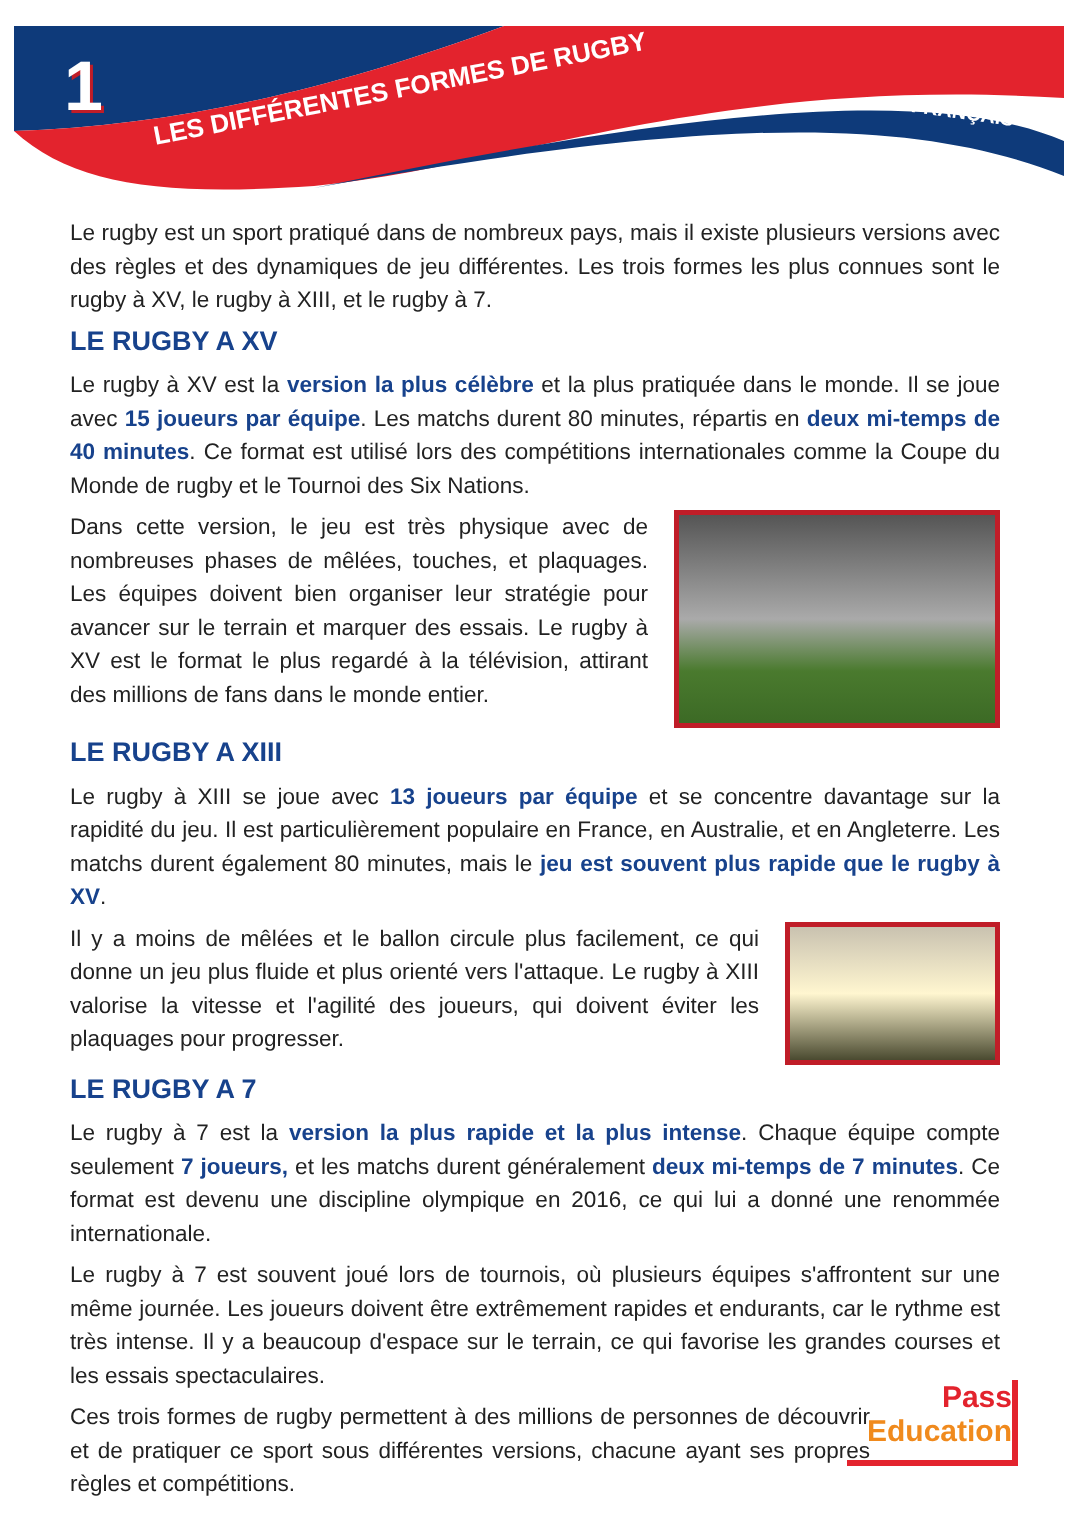1
LES DIFFÉRENTES FORMES DE RUGBY
FRANÇAIS
Le rugby est un sport pratiqué dans de nombreux pays, mais il existe plusieurs versions avec des règles et des dynamiques de jeu différentes. Les trois formes les plus connues sont le rugby à XV, le rugby à XIII, et le rugby à 7.
LE RUGBY A XV
Le rugby à XV est la version la plus célèbre et la plus pratiquée dans le monde. Il se joue avec 15 joueurs par équipe. Les matchs durent 80 minutes, répartis en deux mi-temps de 40 minutes. Ce format est utilisé lors des compétitions internationales comme la Coupe du Monde de rugby et le Tournoi des Six Nations.
Dans cette version, le jeu est très physique avec de nombreuses phases de mêlées, touches, et plaquages. Les équipes doivent bien organiser leur stratégie pour avancer sur le terrain et marquer des essais. Le rugby à XV est le format le plus regardé à la télévision, attirant des millions de fans dans le monde entier.
LE RUGBY A XIII
Le rugby à XIII se joue avec 13 joueurs par équipe et se concentre davantage sur la rapidité du jeu. Il est particulièrement populaire en France, en Australie, et en Angleterre. Les matchs durent également 80 minutes, mais le jeu est souvent plus rapide que le rugby à XV.
Il y a moins de mêlées et le ballon circule plus facilement, ce qui donne un jeu plus fluide et plus orienté vers l'attaque. Le rugby à XIII valorise la vitesse et l'agilité des joueurs, qui doivent éviter les plaquages pour progresser.
LE RUGBY A 7
Le rugby à 7 est la version la plus rapide et la plus intense. Chaque équipe compte seulement 7 joueurs, et les matchs durent généralement deux mi-temps de 7 minutes. Ce format est devenu une discipline olympique en 2016, ce qui lui a donné une renommée internationale.
Le rugby à 7 est souvent joué lors de tournois, où plusieurs équipes s'affrontent sur une même journée. Les joueurs doivent être extrêmement rapides et endurants, car le rythme est très intense. Il y a beaucoup d'espace sur le terrain, ce qui favorise les grandes courses et les essais spectaculaires.
Ces trois formes de rugby permettent à des millions de personnes de découvrir et de pratiquer ce sport sous différentes versions, chacune ayant ses propres règles et compétitions.
Pass
Education